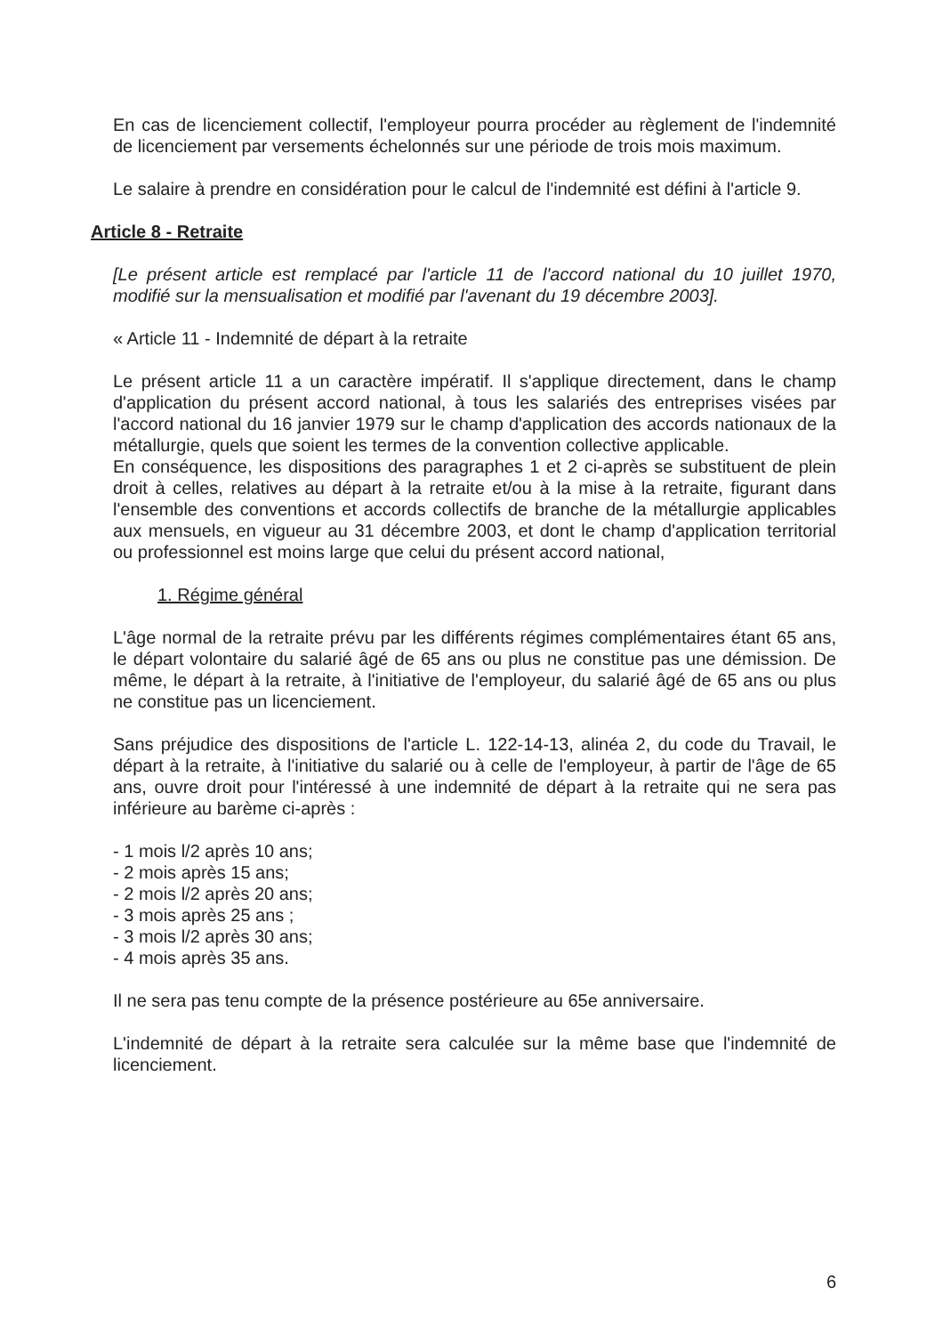En cas de licenciement collectif, l'employeur pourra procéder au règlement de l'indemnité de licenciement par versements échelonnés sur une période de trois mois maximum.
Le salaire à prendre en considération pour le calcul de l'indemnité est défini à l'article 9.
Article 8 - Retraite
[Le présent article est remplacé par l'article 11 de l'accord national du 10 juillet 1970, modifié sur la mensualisation et modifié par l'avenant du 19 décembre 2003].
« Article 11 - Indemnité de départ à la retraite
Le présent article 11 a un caractère impératif. Il s'applique directement, dans le champ d'application du présent accord national, à tous les salariés des entreprises visées par l'accord national du 16 janvier 1979 sur le champ d'application des accords nationaux de la métallurgie, quels que soient les termes de la convention collective applicable.
En conséquence, les dispositions des paragraphes 1 et 2 ci-après se substituent de plein droit à celles, relatives au départ à la retraite et/ou à la mise à la retraite, figurant dans l'ensemble des conventions et accords collectifs de branche de la métallurgie applicables aux mensuels, en vigueur au 31 décembre 2003, et dont le champ d'application territorial ou professionnel est moins large que celui du présent accord national,
1. Régime général
L'âge normal de la retraite prévu par les différents régimes complémentaires étant 65 ans, le départ volontaire du salarié âgé de 65 ans ou plus ne constitue pas une démission. De même, le départ à la retraite, à l'initiative de l'employeur, du salarié âgé de 65 ans ou plus ne constitue pas un licenciement.
Sans préjudice des dispositions de l'article L. 122-14-13, alinéa 2, du code du Travail, le départ à la retraite, à l'initiative du salarié ou à celle de l'employeur, à partir de l'âge de 65 ans, ouvre droit pour l'intéressé à une indemnité de départ à la retraite qui ne sera pas inférieure au barème ci-après :
- 1 mois l/2 après 10 ans;
- 2 mois après 15 ans;
- 2 mois l/2 après 20 ans;
- 3 mois après 25 ans ;
- 3 mois l/2 après 30 ans;
- 4 mois après 35 ans.
Il ne sera pas tenu compte de la présence postérieure au 65e anniversaire.
L'indemnité de départ à la retraite sera calculée sur la même base que l'indemnité de licenciement.
6